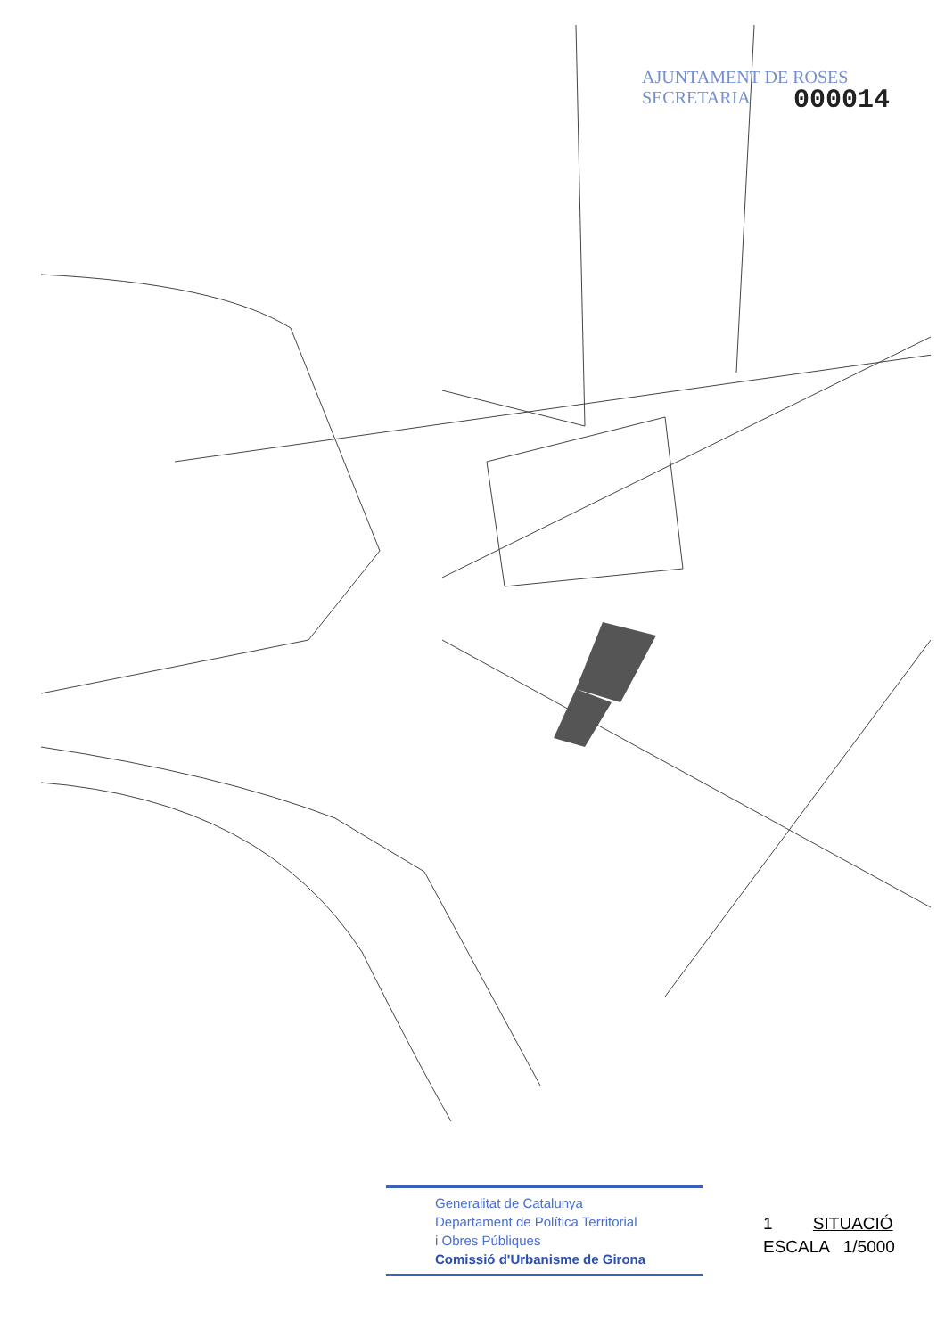AJUNTAMENT DE ROSES
SECRETARIA
000014
Generalitat de Catalunya
Departament de Política Territorial
i Obres Públiques
Comissió d'Urbanisme de Girona
1 SITUACIÓ
ESCALA 1/5000